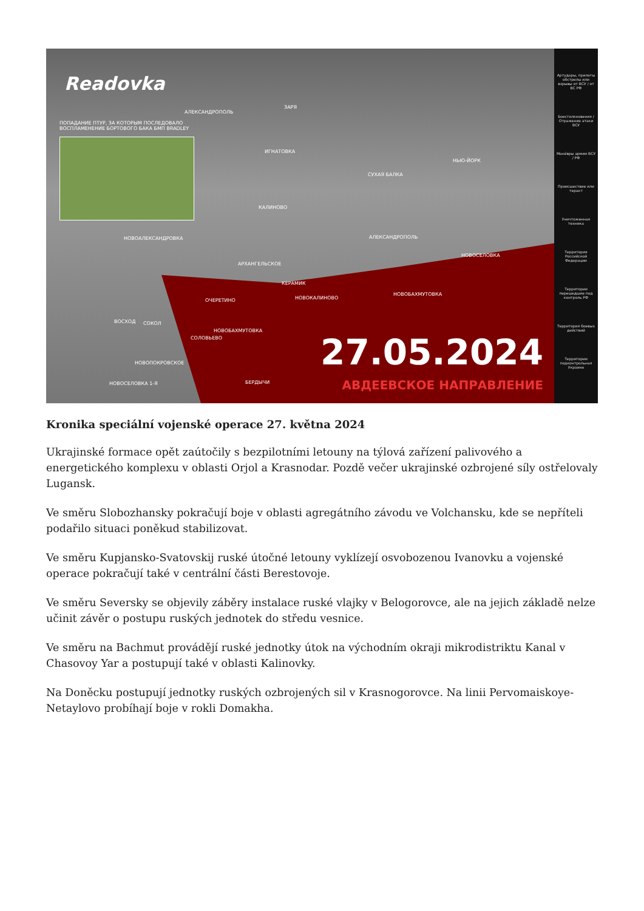Readovka
ПОПАДАНИЕ ПТУР, ЗА КОТОРЫМ ПОСЛЕДОВАЛО
ВОСПЛАМЕНЕНИЕ БОРТОВОГО БАКА БМП BRADLEY
АЛЕКСАНДРОПОЛЬ
ЗАРЯ
ИГНАТОВКА
СУХАЯ БАЛКА
НЬЮ-ЙОРК
КАЛИНОВО
НОВОАЛЕКСАНДРОВКА АЛЕКСАНДРОПОЛЬ
АРХАНГЕЛЬСКОЕ
НОВОСЕЛОВКА
КЕРАМИК
ОЧЕРЕТИНО НОВОКАЛИНОВО
НОВОБАХМУТОВКА
ВОСХОД СОКОЛ
НОВОБАХМУТОВКА
СОЛОВЬЕВО
НОВОПОКРОВСКОЕ
НОВОСЕЛОВКА 1-Я БЕРДЫЧИ
27.05.2024
АВДЕЕВСКОЕ НАПРАВЛЕНИЕ
Артудары, прилеты обстрелы или взрывы от ВСУ / от ВС РФ
Боестолкновения / Отражение атаки ВСУ
Манёвры армии ВСУ / РФ
Происшествие или теракт
Уничтоженная техника
Территория Российской Федерации
Территории перешедшие под контроль РФ
Территория боевых действий
Территории подконтрольная Украине
Kronika speciální vojenské operace 27. května 2024
Ukrajinské formace opět zaútočily s bezpilotními letouny na týlová zařízení palivového a energetického komplexu v oblasti Orjol a Krasnodar. Pozdě večer ukrajinské ozbrojené síly ostřelovaly Lugansk.
Ve směru Slobozhansky pokračují boje v oblasti agregátního závodu ve Volchansku, kde se nepříteli podařilo situaci poněkud stabilizovat.
Ve směru Kupjansko-Svatovskij ruské útočné letouny vyklízejí osvobozenou Ivanovku a vojenské operace pokračují také v centrální části Berestovoje.
Ve směru Seversky se objevily záběry instalace ruské vlajky v Belogorovce, ale na jejich základě nelze učinit závěr o postupu ruských jednotek do středu vesnice.
Ve směru na Bachmut provádějí ruské jednotky útok na východním okraji mikrodistriktu Kanal v Chasovoy Yar a postupují také v oblasti Kalinovky.
Na Doněcku postupují jednotky ruských ozbrojených sil v Krasnogorovce. Na linii Pervomaiskoye-Netaylovo probíhají boje v rokli Domakha.